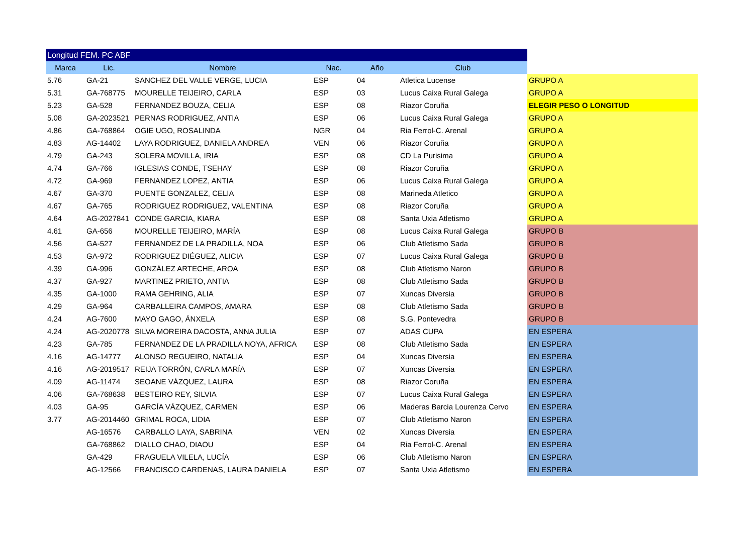| Longitud FEM. PC ABF | | | | | | |
| Marca | Lic. | Nombre | Nac. | Año | Club | |
| 5.76 | GA-21 | SANCHEZ DEL VALLE VERGE, LUCIA | ESP | 04 | Atletica Lucense | GRUPO A |
| 5.31 | GA-768775 | MOURELLE TEIJEIRO, CARLA | ESP | 03 | Lucus Caixa Rural Galega | GRUPO A |
| 5.23 | GA-528 | FERNANDEZ BOUZA, CELIA | ESP | 08 | Riazor Coruña | ELEGIR PESO O LONGITUD |
| 5.08 | GA-2023521 | PERNAS RODRIGUEZ, ANTIA | ESP | 06 | Lucus Caixa Rural Galega | GRUPO A |
| 4.86 | GA-768864 | OGIE UGO, ROSALINDA | NGR | 04 | Ria Ferrol-C. Arenal | GRUPO A |
| 4.83 | AG-14402 | LAYA RODRIGUEZ, DANIELA ANDREA | VEN | 06 | Riazor Coruña | GRUPO A |
| 4.79 | GA-243 | SOLERA MOVILLA, IRIA | ESP | 08 | CD La Purisima | GRUPO A |
| 4.74 | GA-766 | IGLESIAS CONDE, TSEHAY | ESP | 08 | Riazor Coruña | GRUPO A |
| 4.72 | GA-969 | FERNANDEZ LOPEZ, ANTIA | ESP | 06 | Lucus Caixa Rural Galega | GRUPO A |
| 4.67 | GA-370 | PUENTE GONZALEZ, CELIA | ESP | 08 | Marineda Atletico | GRUPO A |
| 4.67 | GA-765 | RODRIGUEZ RODRIGUEZ, VALENTINA | ESP | 08 | Riazor Coruña | GRUPO A |
| 4.64 | AG-2027841 | CONDE GARCIA, KIARA | ESP | 08 | Santa Uxia Atletismo | GRUPO A |
| 4.61 | GA-656 | MOURELLE TEIJEIRO, MARÍA | ESP | 08 | Lucus Caixa Rural Galega | GRUPO B |
| 4.56 | GA-527 | FERNANDEZ DE LA PRADILLA, NOA | ESP | 06 | Club Atletismo Sada | GRUPO B |
| 4.53 | GA-972 | RODRIGUEZ DIÉGUEZ, ALICIA | ESP | 07 | Lucus Caixa Rural Galega | GRUPO B |
| 4.39 | GA-996 | GONZÁLEZ ARTECHE, AROA | ESP | 08 | Club Atletismo Naron | GRUPO B |
| 4.37 | GA-927 | MARTINEZ PRIETO, ANTIA | ESP | 08 | Club Atletismo Sada | GRUPO B |
| 4.35 | GA-1000 | RAMA GEHRING, ALIA | ESP | 07 | Xuncas Diversia | GRUPO B |
| 4.29 | GA-964 | CARBALLEIRA CAMPOS, AMARA | ESP | 08 | Club Atletismo Sada | GRUPO B |
| 4.24 | AG-7600 | MAYO GAGO, ÁNXELA | ESP | 08 | S.G. Pontevedra | GRUPO B |
| 4.24 | AG-2020778 | SILVA MOREIRA DACOSTA, ANNA JULIA | ESP | 07 | ADAS CUPA | EN ESPERA |
| 4.23 | GA-785 | FERNANDEZ DE LA PRADILLA NOYA, AFRICA | ESP | 08 | Club Atletismo Sada | EN ESPERA |
| 4.16 | AG-14777 | ALONSO REGUEIRO, NATALIA | ESP | 04 | Xuncas Diversia | EN ESPERA |
| 4.16 | AG-2019517 | REIJA TORRÓN, CARLA MARÍA | ESP | 07 | Xuncas Diversia | EN ESPERA |
| 4.09 | AG-11474 | SEOANE VÁZQUEZ, LAURA | ESP | 08 | Riazor Coruña | EN ESPERA |
| 4.06 | GA-768638 | BESTEIRO REY, SILVIA | ESP | 07 | Lucus Caixa Rural Galega | EN ESPERA |
| 4.03 | GA-95 | GARCÍA VÁZQUEZ, CARMEN | ESP | 06 | Maderas Barcia Lourenza Cervo | EN ESPERA |
| 3.77 | AG-2014460 | GRIMAL ROCA, LIDIA | ESP | 07 | Club Atletismo Naron | EN ESPERA |
| | AG-16576 | CARBALLO LAYA, SABRINA | VEN | 02 | Xuncas Diversia | EN ESPERA |
| | GA-768862 | DIALLO CHAO, DIAOU | ESP | 04 | Ria Ferrol-C. Arenal | EN ESPERA |
| | GA-429 | FRAGUELA VILELA, LUCÍA | ESP | 06 | Club Atletismo Naron | EN ESPERA |
| | AG-12566 | FRANCISCO CARDENAS, LAURA DANIELA | ESP | 07 | Santa Uxia Atletismo | EN ESPERA |